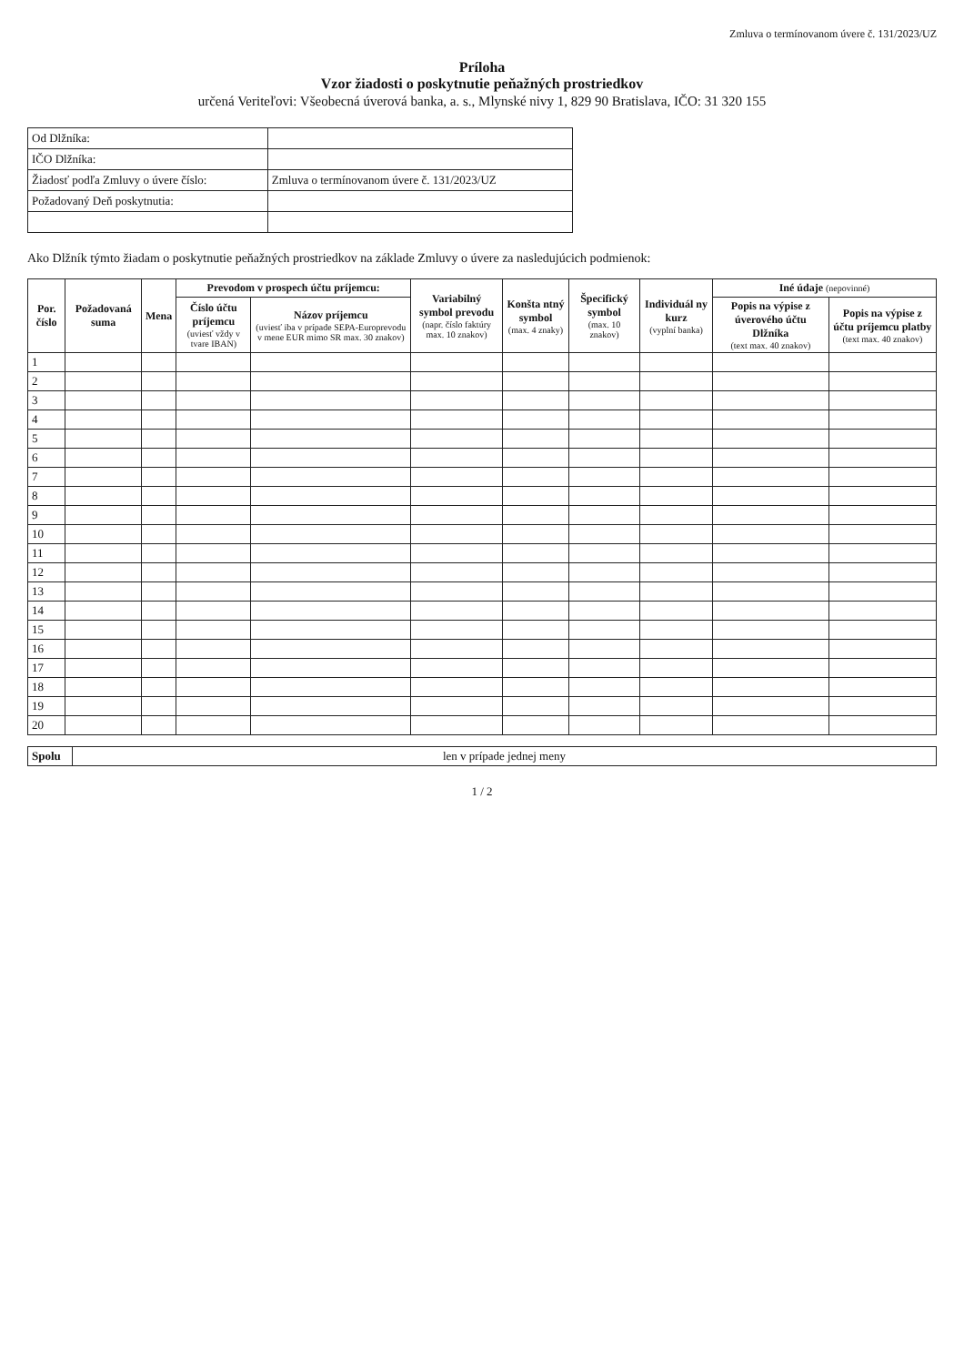Zmluva o termínovanom úvere č. 131/2023/UZ
Príloha
Vzor žiadosti o poskytnutie peňažných prostriedkov
určená Veriteľovi: Všeobecná úverová banka, a. s., Mlynské nivy 1, 829 90 Bratislava, IČO: 31 320 155
| Od Dlžníka: | |
| IČO Dlžníka: | |
| Žiadosť podľa Zmluvy o úvere číslo: | Zmluva o termínovanom úvere č. 131/2023/UZ |
| Požadovaný Deň poskytnutia: | |
Ako Dlžník týmto žiadam o poskytnutie peňažných prostriedkov na základe Zmluvy o úvere za nasledujúcich podmienok:
| Por. číslo | Požadovaná suma | Mena | Prevodom v prospech účtu príjemcu: | | Variabilný symbol prevodu (napr. číslo faktúry max. 10 znakov) | Konšta ntný symbol (max. 4 znaky) | Špecifický symbol (max. 10 znakov) | Individuál ny kurz (vyplní banka) | Iné údaje (nepovinné) | |
| --- | --- | --- | --- | --- | --- | --- | --- | --- | --- | --- |
| | | | Číslo účtu príjemcu (uviesť vždy v tvare IBAN) | Názov príjemcu (uviesť iba v prípade SEPA-Europrevodu v mene EUR mimo SR max. 30 znakov) | | | | | Popis na výpise z úverového účtu Dlžníka (text max. 40 znakov) | Popis na výpise z účtu príjemcu platby (text max. 40 znakov) |
| 1 | | | | | | | | | | |
| 2 | | | | | | | | | | |
| 3 | | | | | | | | | | |
| 4 | | | | | | | | | | |
| 5 | | | | | | | | | | |
| 6 | | | | | | | | | | |
| 7 | | | | | | | | | | |
| 8 | | | | | | | | | | |
| 9 | | | | | | | | | | |
| 10 | | | | | | | | | | |
| 11 | | | | | | | | | | |
| 12 | | | | | | | | | | |
| 13 | | | | | | | | | | |
| 14 | | | | | | | | | | |
| 15 | | | | | | | | | | |
| 16 | | | | | | | | | | |
| 17 | | | | | | | | | | |
| 18 | | | | | | | | | | |
| 19 | | | | | | | | | | |
| 20 | | | | | | | | | | |
| Spolu | len v prípade jednej meny |
1 / 2